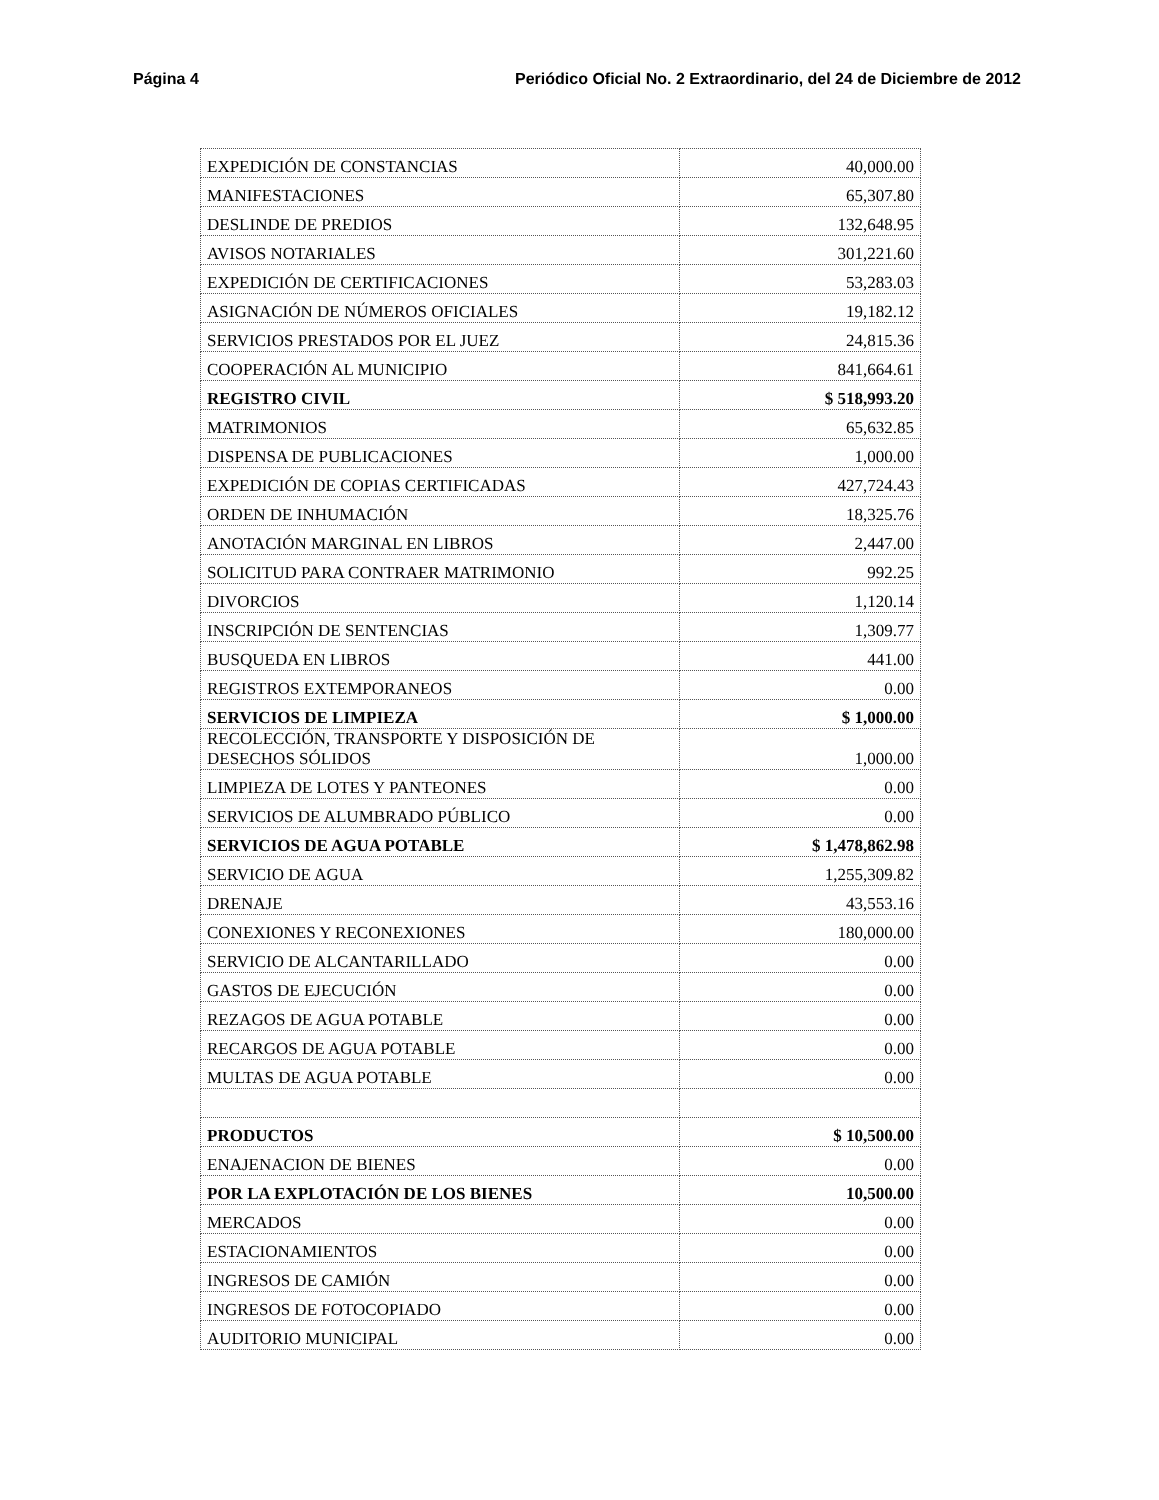Página 4 Periódico Oficial No. 2 Extraordinario, del 24 de Diciembre de 2012
| EXPEDICIÓN DE CONSTANCIAS | 40,000.00 |
| MANIFESTACIONES | 65,307.80 |
| DESLINDE DE PREDIOS | 132,648.95 |
| AVISOS NOTARIALES | 301,221.60 |
| EXPEDICIÓN DE CERTIFICACIONES | 53,283.03 |
| ASIGNACIÓN DE NÚMEROS OFICIALES | 19,182.12 |
| SERVICIOS PRESTADOS POR EL JUEZ | 24,815.36 |
| COOPERACIÓN AL MUNICIPIO | 841,664.61 |
| REGISTRO CIVIL | $ 518,993.20 |
| MATRIMONIOS | 65,632.85 |
| DISPENSA DE PUBLICACIONES | 1,000.00 |
| EXPEDICIÓN DE COPIAS CERTIFICADAS | 427,724.43 |
| ORDEN DE INHUMACIÓN | 18,325.76 |
| ANOTACIÓN MARGINAL EN LIBROS | 2,447.00 |
| SOLICITUD PARA CONTRAER MATRIMONIO | 992.25 |
| DIVORCIOS | 1,120.14 |
| INSCRIPCIÓN DE SENTENCIAS | 1,309.77 |
| BUSQUEDA EN LIBROS | 441.00 |
| REGISTROS EXTEMPORANEOS | 0.00 |
| SERVICIOS DE LIMPIEZA | $ 1,000.00 |
| RECOLECCIÓN, TRANSPORTE Y DISPOSICIÓN DE DESECHOS SÓLIDOS | 1,000.00 |
| LIMPIEZA DE LOTES Y PANTEONES | 0.00 |
| SERVICIOS DE ALUMBRADO PÚBLICO | 0.00 |
| SERVICIOS DE AGUA POTABLE | $ 1,478,862.98 |
| SERVICIO DE AGUA | 1,255,309.82 |
| DRENAJE | 43,553.16 |
| CONEXIONES Y RECONEXIONES | 180,000.00 |
| SERVICIO DE ALCANTARILLADO | 0.00 |
| GASTOS DE EJECUCIÓN | 0.00 |
| REZAGOS DE AGUA POTABLE | 0.00 |
| RECARGOS DE AGUA POTABLE | 0.00 |
| MULTAS DE AGUA POTABLE | 0.00 |
| PRODUCTOS | $ 10,500.00 |
| ENAJENACION DE BIENES | 0.00 |
| POR LA EXPLOTACIÓN DE LOS BIENES | 10,500.00 |
| MERCADOS | 0.00 |
| ESTACIONAMIENTOS | 0.00 |
| INGRESOS DE CAMIÓN | 0.00 |
| INGRESOS DE FOTOCOPIADO | 0.00 |
| AUDITORIO MUNICIPAL | 0.00 |